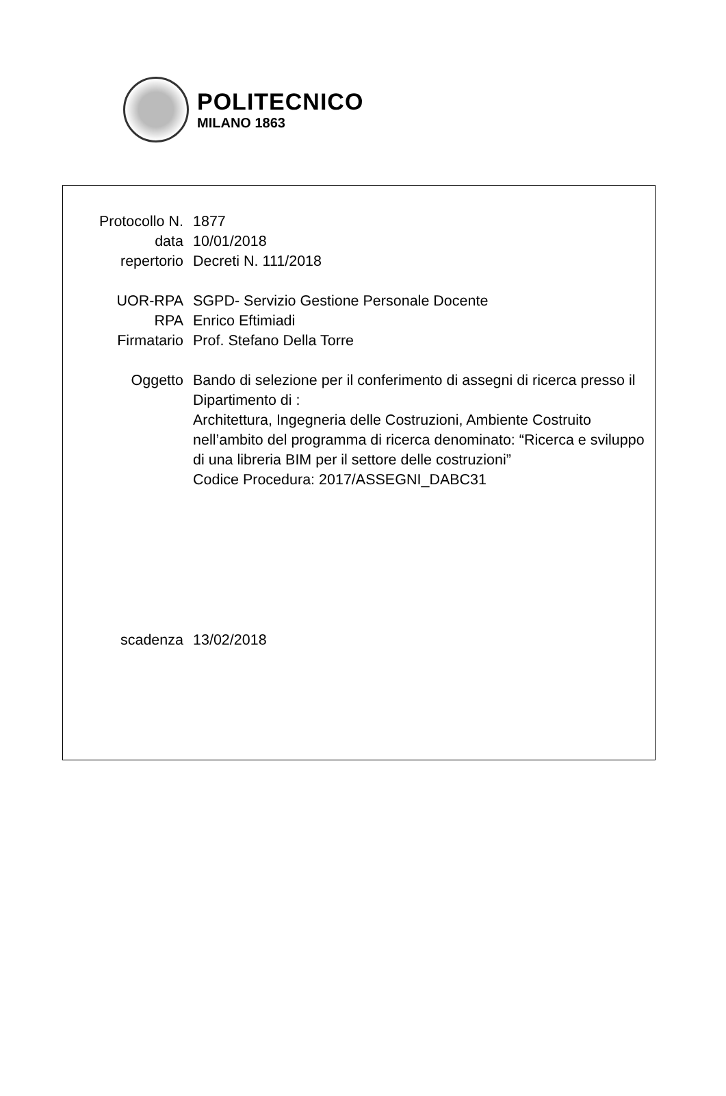POLITECNICO
MILANO 1863
Protocollo N. 1877
data 10/01/2018
repertorio Decreti N. 111/2018
UOR-RPA SGPD- Servizio Gestione Personale Docente
RPA Enrico Eftimiadi
Firmatario Prof. Stefano Della Torre
Oggetto Bando di selezione per il conferimento di assegni di ricerca presso il Dipartimento di :
Architettura, Ingegneria delle Costruzioni, Ambiente Costruito nell’ambito del programma di ricerca denominato: “Ricerca e sviluppo di una libreria BIM per il settore delle costruzioni”
Codice Procedura: 2017/ASSEGNI_DABC31
scadenza 13/02/2018